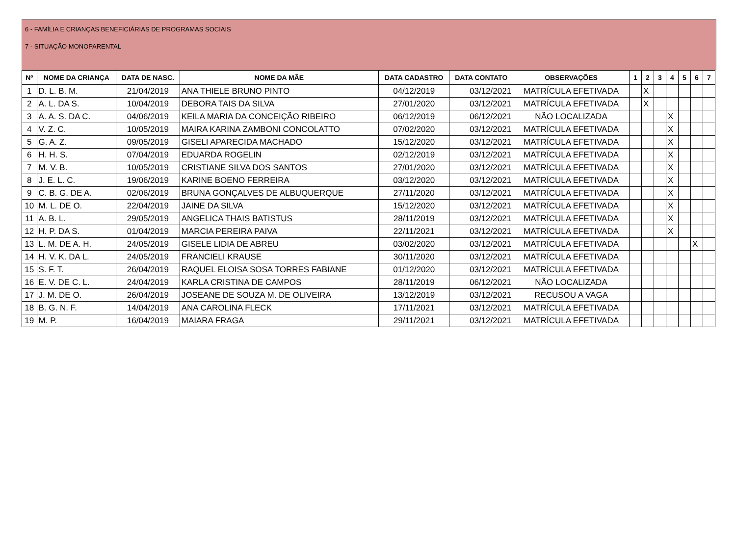6 - FAMÍLIA E CRIANÇAS BENEFICIÁRIAS DE PROGRAMAS SOCIAIS
7 - SITUAÇÃO MONOPARENTAL
| Nº | NOME DA CRIANÇA | DATA DE NASC. | NOME DA MÃE | DATA CADASTRO | DATA CONTATO | OBSERVAÇÕES | 1 | 2 | 3 | 4 | 5 | 6 | 7 |
| --- | --- | --- | --- | --- | --- | --- | --- | --- | --- | --- | --- | --- | --- |
| 1 | D. L. B. M. | 21/04/2019 | ANA THIELE BRUNO PINTO | 04/12/2019 | 03/12/2021 | MATRÍCULA EFETIVADA | | X | | | | | |
| 2 | A. L. DA S. | 10/04/2019 | DEBORA TAIS DA SILVA | 27/01/2020 | 03/12/2021 | MATRÍCULA EFETIVADA | | X | | | | | |
| 3 | A. A. S. DA C. | 04/06/2019 | KEILA MARIA DA CONCEIÇÃO RIBEIRO | 06/12/2019 | 06/12/2021 | NÃO LOCALIZADA | | | | X | | | |
| 4 | V. Z. C. | 10/05/2019 | MAIRA KARINA ZAMBONI CONCOLATTO | 07/02/2020 | 03/12/2021 | MATRÍCULA EFETIVADA | | | | X | | | |
| 5 | G. A. Z. | 09/05/2019 | GISELI APARECIDA MACHADO | 15/12/2020 | 03/12/2021 | MATRÍCULA EFETIVADA | | | | X | | | |
| 6 | H. H. S. | 07/04/2019 | EDUARDA ROGELIN | 02/12/2019 | 03/12/2021 | MATRÍCULA EFETIVADA | | | | X | | | |
| 7 | M. V. B. | 10/05/2019 | CRISTIANE SILVA DOS SANTOS | 27/01/2020 | 03/12/2021 | MATRÍCULA EFETIVADA | | | | X | | | |
| 8 | J. E. L. C. | 19/06/2019 | KARINE BOENO FERREIRA | 03/12/2020 | 03/12/2021 | MATRÍCULA EFETIVADA | | | | X | | | |
| 9 | C. B. G. DE A. | 02/06/2019 | BRUNA GONÇALVES DE ALBUQUERQUE | 27/11/2020 | 03/12/2021 | MATRÍCULA EFETIVADA | | | | X | | | |
| 10 | M. L. DE O. | 22/04/2019 | JAINE DA SILVA | 15/12/2020 | 03/12/2021 | MATRÍCULA EFETIVADA | | | | X | | | |
| 11 | A. B. L. | 29/05/2019 | ANGELICA THAIS BATISTUS | 28/11/2019 | 03/12/2021 | MATRÍCULA EFETIVADA | | | | X | | | |
| 12 | H. P. DA S. | 01/04/2019 | MARCIA PEREIRA PAIVA | 22/11/2021 | 03/12/2021 | MATRÍCULA EFETIVADA | | | | X | | | |
| 13 | L. M. DE A. H. | 24/05/2019 | GISELE LIDIA DE ABREU | 03/02/2020 | 03/12/2021 | MATRÍCULA EFETIVADA | | | | | | X | |
| 14 | H. V. K. DA L. | 24/05/2019 | FRANCIELI KRAUSE | 30/11/2020 | 03/12/2021 | MATRÍCULA EFETIVADA | | | | | | | |
| 15 | S. F. T. | 26/04/2019 | RAQUEL ELOISA SOSA TORRES FABIANE | 01/12/2020 | 03/12/2021 | MATRÍCULA EFETIVADA | | | | | | | |
| 16 | E. V. DE C. L. | 24/04/2019 | KARLA CRISTINA DE CAMPOS | 28/11/2019 | 06/12/2021 | NÃO LOCALIZADA | | | | | | | |
| 17 | J. M. DE O. | 26/04/2019 | JOSEANE DE SOUZA M. DE OLIVEIRA | 13/12/2019 | 03/12/2021 | RECUSOU A VAGA | | | | | | | |
| 18 | B. G. N. F. | 14/04/2019 | ANA CAROLINA FLECK | 17/11/2021 | 03/12/2021 | MATRÍCULA EFETIVADA | | | | | | | |
| 19 | M. P. | 16/04/2019 | MAIARA FRAGA | 29/11/2021 | 03/12/2021 | MATRÍCULA EFETIVADA | | | | | | | |